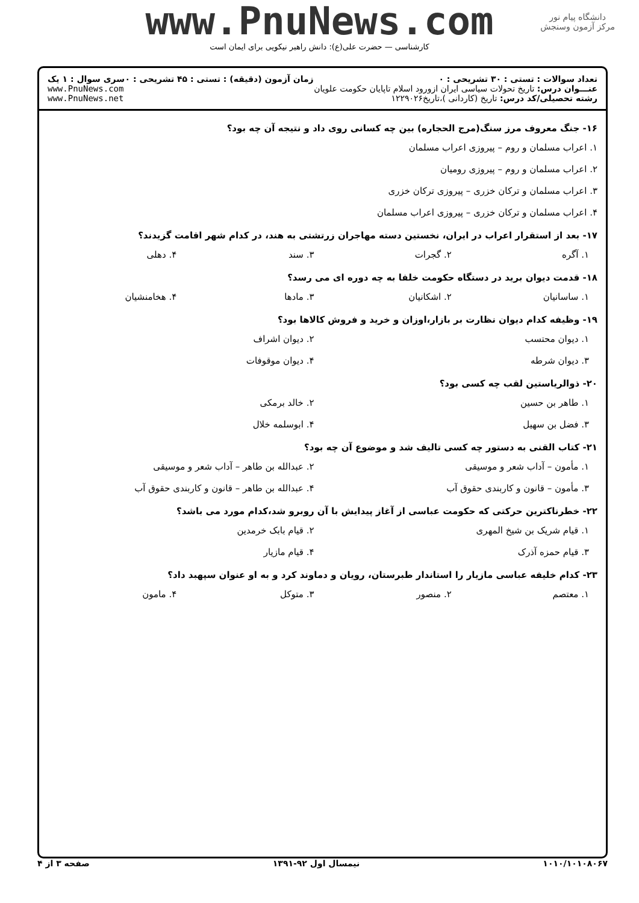www.PnuNews.com
کارشناسی — حضرت علی(ع): دانش راهبر نیکویی برای ایمان است
دانشگاه پیام نور
مرکز آزمون وسنجش
تعداد سوالات : تستی : ۳۰ تشریحی : ۰
عنـــوان درس: تاریخ تحولات سیاسی ایران ازورود اسلام تاپایان حکومت علویان
رشته تحصیلی/کد درس: تاریخ (کاردانی )،تاریخ۱۲۲۹۰۲۶
زمان آزمون (دقیقه) : تستی : ۴۵ تشریحی : ۰
سری سوال : ۱ یک
www.PnuNews.com
www.PnuNews.net
۱۶- جنگ معروف مرز سنگ(مرج الحجاره) بین چه کسانی روی داد و نتیجه آن چه بود؟
۱. اعراب مسلمان و روم – پیروزی اعراب مسلمان
۲. اعراب مسلمان و روم – پیروزی رومیان
۳. اعراب مسلمان و ترکان خزری – پیروزی ترکان خزری
۴. اعراب مسلمان و ترکان خزری – پیروزی اعراب مسلمان
۱۷- بعد از استقرار اعراب در ایران، نخستین دسته مهاجران زرتشتی به هند، در کدام شهر اقامت گزیدند؟
۱. آگره ۲. گجرات ۳. سند ۴. دهلی
۱۸- قدمت دیوان برید در دستگاه حکومت خلفا به چه دوره ای می رسد؟
۱. ساسانیان ۲. اشکانیان ۳. مادها ۴. هخامنشیان
۱۹- وظیفه کدام دیوان نظارت بر بازار،اوزان و خرید و فروش کالاها بود؟
۱. دیوان محتسب ۲. دیوان اشراف
۳. دیوان شرطه ۴. دیوان موقوفات
۲۰- ذوالریاستین لقب چه کسی بود؟
۱. طاهر بن حسین ۲. خالد برمکی
۳. فضل بن سهیل ۴. ابوسلمه خلال
۲۱- کتاب القنی به دستور چه کسی تالیف شد و موضوع آن چه بود؟
۱. مأمون – آداب شعر و موسیقی ۲. عبدالله بن طاهر – آداب شعر و موسیقی
۳. مأمون – قانون و کاربندی حقوق آب ۴. عبدالله بن طاهر – قانون و کاربندی حقوق آب
۲۲- خطرناکترین حرکتی که حکومت عباسی از آغاز پیدایش با آن روبرو شد،کدام مورد می باشد؟
۱. قیام شریک بن شیخ المهری ۲. قیام بابک خرمدین
۳. قیام حمزه آذرک ۴. قیام مازیار
۲۳- کدام خلیفه عباسی مازیار را استاندار طبرستان، رویان و دماوند کرد و به او عنوان سپهبد داد؟
۱. معتصم ۲. منصور ۳. متوکل ۴. مامون
۱۰۱۰/۱۰۱۰۸۰۶۷ نیمسال اول ۹۲-۱۳۹۱ صفحه ۳ از ۴